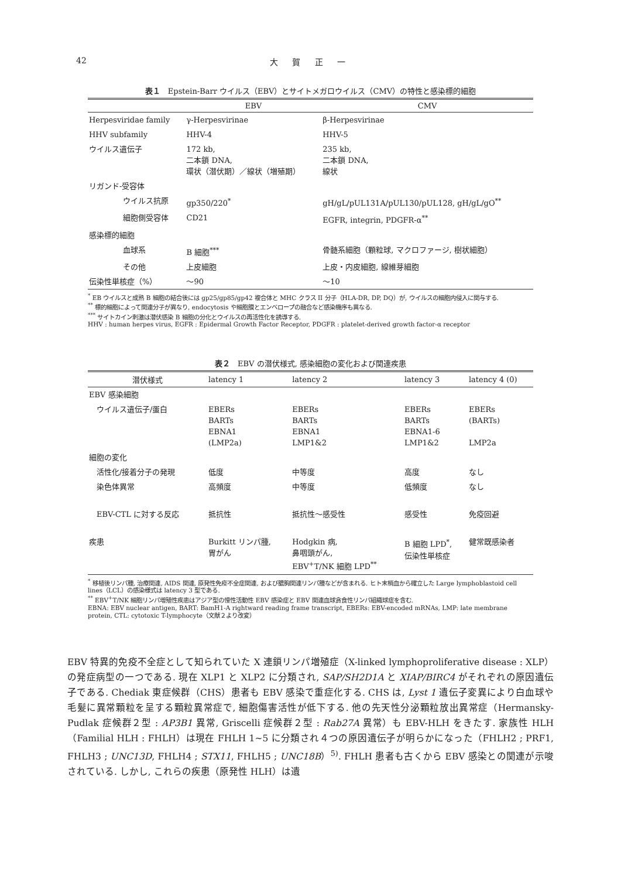42 大 賀 正 一
表１　Epstein-Barr ウイルス（EBV）とサイトメガロウイルス（CMV）の特性と感染標的細胞
| | EBV | CMV |
| --- | --- | --- |
| Herpesviridae family | γ-Herpesvirinae | β-Herpesvirinae |
| HHV subfamily | HHV-4 | HHV-5 |
| ウイルス遺伝子 | 172 kb, 二本鎖 DNA, 環状（潜伏期）／線状（増殖期） | 235 kb, 二本鎖 DNA, 線状 |
| リガンド-受容体 | | |
| ウイルス抗原 | gp350/220<sup>*</sup> | gH/gL/pUL131A/pUL130/pUL128, gH/gL/gO<sup>**</sup> |
| 細胞側受容体 | CD21 | EGFR, integrin, PDGFR-α<sup>**</sup> |
| 感染標的細胞 | | |
| 血球系 | B 細胞<sup>***</sup> | 骨髄系細胞（顆粒球, マクロファージ, 樹状細胞） |
| その他 | 上皮細胞 | 上皮・内皮細胞, 線維芽細胞 |
| 伝染性単核症（%） | 〜90 | 〜10 |
<sup>*</sup> EB ウイルスと成熟 B 細胞の結合後には gp25/gp85/gp42 複合体と MHC クラス II 分子（HLA-DR, DP, DQ）が, ウイルスの細胞内侵入に関与する.
<sup>**</sup> 標的細胞によって関連分子が異なり, endocytosis や細胞膜とエンベロープの融合など感染機序も異なる.
<sup>***</sup> サイトカイン刺激は潜伏感染 B 細胞の分化とウイルスの再活性化を誘導する.
HHV : human herpes virus, EGFR : Epidermal Growth Factor Receptor, PDGFR : platelet-derived growth factor-α receptor
表２　EBV の潜伏様式, 感染細胞の変化および関連疾患
| 潜伏様式 | latency 1 | latency 2 | latency 3 | latency 4 (0) |
| --- | --- | --- | --- | --- |
| EBV 感染細胞 | | | | |
| ウイルス遺伝子/蛋白 | EBERs BARTs EBNA1 (LMP2a) | EBERs BARTs EBNA1 LMP1&2 | EBERs BARTs EBNA1-6 LMP1&2 | EBERs (BARTs) LMP2a |
| 細胞の変化 | | | | |
| 活性化/接着分子の発現 | 低度 | 中等度 | 高度 | なし |
| 染色体異常 | 高頻度 | 中等度 | 低頻度 | なし |
| EBV-CTL に対する反応 | 抵抗性 | 抵抗性〜感受性 | 感受性 | 免疫回避 |
| 疾患 | Burkitt リンパ腫, 胃がん | Hodgkin 病, 鼻咽頭がん, EBV<sup>+</sup>T/NK 細胞 LPD<sup>**</sup> | B 細胞 LPD<sup>*</sup>, 伝染性単核症 | 健常既感染者 |
<sup>*</sup> 移植後リンパ腫, 治療関連, AIDS 関連, 原発性免疫不全症関連, および膿胸関連リンパ腫などが含まれる. ヒト末梢血から確立した Large lymphoblastoid cell lines（LCL）の感染様式は latency 3 型である.
<sup>**</sup> EBV<sup>+</sup>T/NK 細胞リンパ増殖性疾患はアジア型の慢性活動性 EBV 感染症と EBV 関連血球貪食性リンパ組織球症を含む.
EBNA: EBV nuclear antigen, BART: BamH1-A rightward reading frame transcript, EBERs: EBV-encoded mRNAs, LMP: late membrane protein, CTL: cytotoxic T-lymphocyte（文献２より改変）
EBV 特異的免疫不全症として知られていた X 連鎖リンパ増殖症（X-linked lymphoproliferative disease : XLP）の発症病型の一つである. 現在 XLP1 と XLP2 に分類され, SAP/SH2D1A と XIAP/BIRC4 がそれぞれの原因遺伝子である. Chediak 東症候群（CHS）患者も EBV 感染で重症化する. CHS は, Lyst 1 遺伝子変異により白血球や毛髪に異常顆粒を呈する顆粒異常症で, 細胞傷害活性が低下する. 他の先天性分泌顆粒放出異常症（Hermansky-Pudlak 症候群２型 : AP3B1 異常, Griscelli 症候群２型 : Rab27A 異常）も EBV-HLH をきたす. 家族性 HLH（Familial HLH : FHLH）は現在 FHLH 1~5 に分類され４つの原因遺伝子が明らかになった（FHLH2 ; PRF1, FHLH3 ; UNC13D, FHLH4 ; STX11, FHLH5 ; UNC18B）<sup>5)</sup>. FHLH 患者も古くから EBV 感染との関連が示唆されている. しかし, これらの疾患（原発性 HLH）は遺